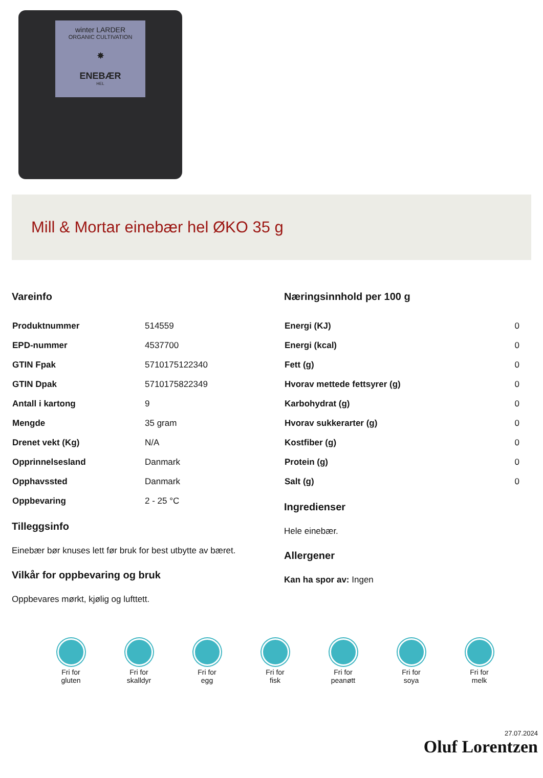winter LARDER
ORGANIC CULTIVATION
✸
ENEBÆR
HEL
Mill & Mortar einebær hel ØKO 35 g
Vareinfo
| Produktnummer | 514559 |
| EPD-nummer | 4537700 |
| GTIN Fpak | 5710175122340 |
| GTIN Dpak | 5710175822349 |
| Antall i kartong | 9 |
| Mengde | 35 gram |
| Drenet vekt (Kg) | N/A |
| Opprinnelsesland | Danmark |
| Opphavssted | Danmark |
| Oppbevaring | 2 - 25 °C |
Tilleggsinfo
Einebær bør knuses lett før bruk for best utbytte av bæret.
Vilkår for oppbevaring og bruk
Oppbevares mørkt, kjølig og lufttett.
Næringsinnhold per 100 g
| Energi (KJ) | 0 |
| Energi (kcal) | 0 |
| Fett (g) | 0 |
| Hvorav mettede fettsyrer (g) | 0 |
| Karbohydrat (g) | 0 |
| Hvorav sukkerarter (g) | 0 |
| Kostfiber (g) | 0 |
| Protein (g) | 0 |
| Salt (g) | 0 |
Ingredienser
Hele einebær.
Allergener
Kan ha spor av: Ingen
Fri for
gluten
Fri for
skalldyr
Fri for
egg
Fri for
fisk
Fri for
peanøtt
Fri for
soya
Fri for
melk
27.07.2024
Oluf Lorentzen